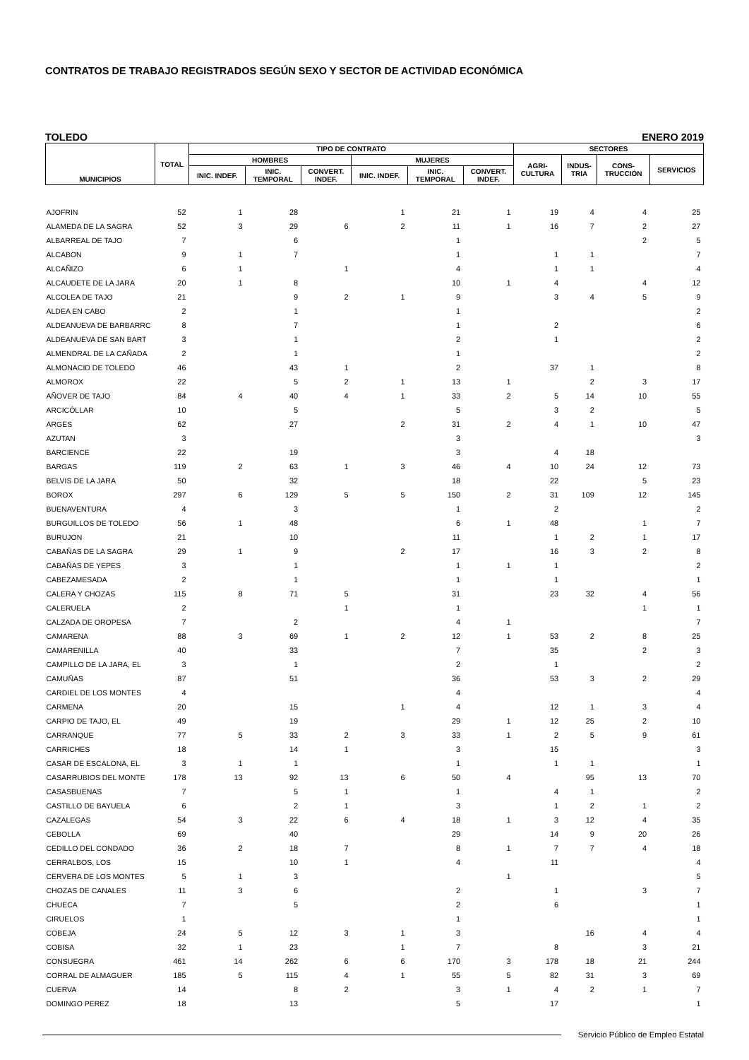CONTRATOS DE TRABAJO REGISTRADOS SEGÚN SEXO Y SECTOR DE ACTIVIDAD ECONÓMICA
TOLEDO ENERO 2019
| MUNICIPIOS | TOTAL | TIPO DE CONTRATO | | | | | | SECTORES | | | |
| --- | --- | --- | --- | --- | --- | --- | --- | --- | --- | --- | --- |
| | | HOMBRES | | | MUJERES | | | AGRI- CULTURA | INDUS- TRIA | CONS- TRUCCIÓN | SERVICIOS |
| | | INIC. INDEF. | INIC. TEMPORAL | CONVERT. INDEF. | INIC. INDEF. | INIC. TEMPORAL | CONVERT. INDEF. | | | | |
| AJOFRIN | 52 | 1 | 28 | | 1 | 21 | 1 | 19 | 4 | 4 | 25 |
| ALAMEDA DE LA SAGRA | 52 | 3 | 29 | 6 | 2 | 11 | 1 | 16 | 7 | 2 | 27 |
| ALBARREAL DE TAJO | 7 | | 6 | | | 1 | | | | 2 | 5 |
| ALCABON | 9 | 1 | 7 | | | 1 | | 1 | 1 | | 7 |
| ALCAÑIZO | 6 | 1 | | 1 | | 4 | | 1 | 1 | | 4 |
| ALCAUDETE DE LA JARA | 20 | 1 | 8 | | | 10 | 1 | 4 | | 4 | 12 |
| ALCOLEA DE TAJO | 21 | | 9 | 2 | 1 | 9 | | 3 | 4 | 5 | 9 |
| ALDEA EN CABO | 2 | | 1 | | | 1 | | | | | 2 |
| ALDEANUEVA DE BARBARRC | 8 | | 7 | | | 1 | | 2 | | | 6 |
| ALDEANUEVA DE SAN BART | 3 | | 1 | | | 2 | | 1 | | | 2 |
| ALMENDRAL DE LA CAÑADA | 2 | | 1 | | | 1 | | | | | 2 |
| ALMONACID DE TOLEDO | 46 | | 43 | 1 | | 2 | | 37 | 1 | | 8 |
| ALMOROX | 22 | | 5 | 2 | 1 | 13 | 1 | | 2 | 3 | 17 |
| AÑOVER DE TAJO | 84 | 4 | 40 | 4 | 1 | 33 | 2 | 5 | 14 | 10 | 55 |
| ARCICÓLLAR | 10 | | 5 | | | 5 | | 3 | 2 | | 5 |
| ARGES | 62 | | 27 | | 2 | 31 | 2 | 4 | 1 | 10 | 47 |
| AZUTAN | 3 | | | | | 3 | | | | | 3 |
| BARCIENCE | 22 | | 19 | | | 3 | | 4 | 18 | | |
| BARGAS | 119 | 2 | 63 | 1 | 3 | 46 | 4 | 10 | 24 | 12 | 73 |
| BELVIS DE LA JARA | 50 | | 32 | | | 18 | | 22 | | 5 | 23 |
| BOROX | 297 | 6 | 129 | 5 | 5 | 150 | 2 | 31 | 109 | 12 | 145 |
| BUENAVENTURA | 4 | | 3 | | | 1 | | 2 | | | 2 |
| BURGUILLOS DE TOLEDO | 56 | 1 | 48 | | | 6 | 1 | 48 | | 1 | 7 |
| BURUJON | 21 | | 10 | | | 11 | | 1 | 2 | 1 | 17 |
| CABAÑAS DE LA SAGRA | 29 | 1 | 9 | | 2 | 17 | | 16 | 3 | 2 | 8 |
| CABAÑAS DE YEPES | 3 | | 1 | | | 1 | 1 | 1 | | | 2 |
| CABEZAMESADA | 2 | | 1 | | | 1 | | 1 | | | 1 |
| CALERA Y CHOZAS | 115 | 8 | 71 | 5 | | 31 | | 23 | 32 | 4 | 56 |
| CALERUELA | 2 | | | 1 | | 1 | | | | 1 | 1 |
| CALZADA DE OROPESA | 7 | | 2 | | | 4 | 1 | | | | 7 |
| CAMARENA | 88 | 3 | 69 | 1 | 2 | 12 | 1 | 53 | 2 | 8 | 25 |
| CAMARENILLA | 40 | | 33 | | | 7 | | 35 | | 2 | 3 |
| CAMPILLO DE LA JARA, EL | 3 | | 1 | | | 2 | | 1 | | | 2 |
| CAMUÑAS | 87 | | 51 | | | 36 | | 53 | 3 | 2 | 29 |
| CARDIEL DE LOS MONTES | 4 | | | | | 4 | | | | | 4 |
| CARMENA | 20 | | 15 | | 1 | 4 | | 12 | 1 | 3 | 4 |
| CARPIO DE TAJO, EL | 49 | | 19 | | | 29 | 1 | 12 | 25 | 2 | 10 |
| CARRANQUE | 77 | 5 | 33 | 2 | 3 | 33 | 1 | 2 | 5 | 9 | 61 |
| CARRICHES | 18 | | 14 | 1 | | 3 | | 15 | | | 3 |
| CASAR DE ESCALONA, EL | 3 | 1 | 1 | | | 1 | | 1 | 1 | | 1 |
| CASARRUBIOS DEL MONTE | 178 | 13 | 92 | 13 | 6 | 50 | 4 | | 95 | 13 | 70 |
| CASASBUENAS | 7 | | 5 | 1 | | 1 | | 4 | 1 | | 2 |
| CASTILLO DE BAYUELA | 6 | | 2 | 1 | | 3 | | 1 | 2 | 1 | 2 |
| CAZALEGAS | 54 | 3 | 22 | 6 | 4 | 18 | 1 | 3 | 12 | 4 | 35 |
| CEBOLLA | 69 | | 40 | | | 29 | | 14 | 9 | 20 | 26 |
| CEDILLO DEL CONDADO | 36 | 2 | 18 | 7 | | 8 | 1 | 7 | 7 | 4 | 18 |
| CERRALBOS, LOS | 15 | | 10 | 1 | | 4 | | 11 | | | 4 |
| CERVERA DE LOS MONTES | 5 | 1 | 3 | | | | 1 | | | | 5 |
| CHOZAS DE CANALES | 11 | 3 | 6 | | | 2 | | 1 | | 3 | 7 |
| CHUECA | 7 | | 5 | | | 2 | | 6 | | | 1 |
| CIRUELOS | 1 | | | | | 1 | | | | | 1 |
| COBEJA | 24 | 5 | 12 | 3 | 1 | 3 | | | 16 | 4 | 4 |
| COBISA | 32 | 1 | 23 | | 1 | 7 | | 8 | | 3 | 21 |
| CONSUEGRA | 461 | 14 | 262 | 6 | 6 | 170 | 3 | 178 | 18 | 21 | 244 |
| CORRAL DE ALMAGUER | 185 | 5 | 115 | 4 | 1 | 55 | 5 | 82 | 31 | 3 | 69 |
| CUERVA | 14 | | 8 | 2 | | 3 | 1 | 4 | 2 | 1 | 7 |
| DOMINGO PEREZ | 18 | | 13 | | | 5 | | 17 | | | 1 |
Servicio Público de Empleo Estatal